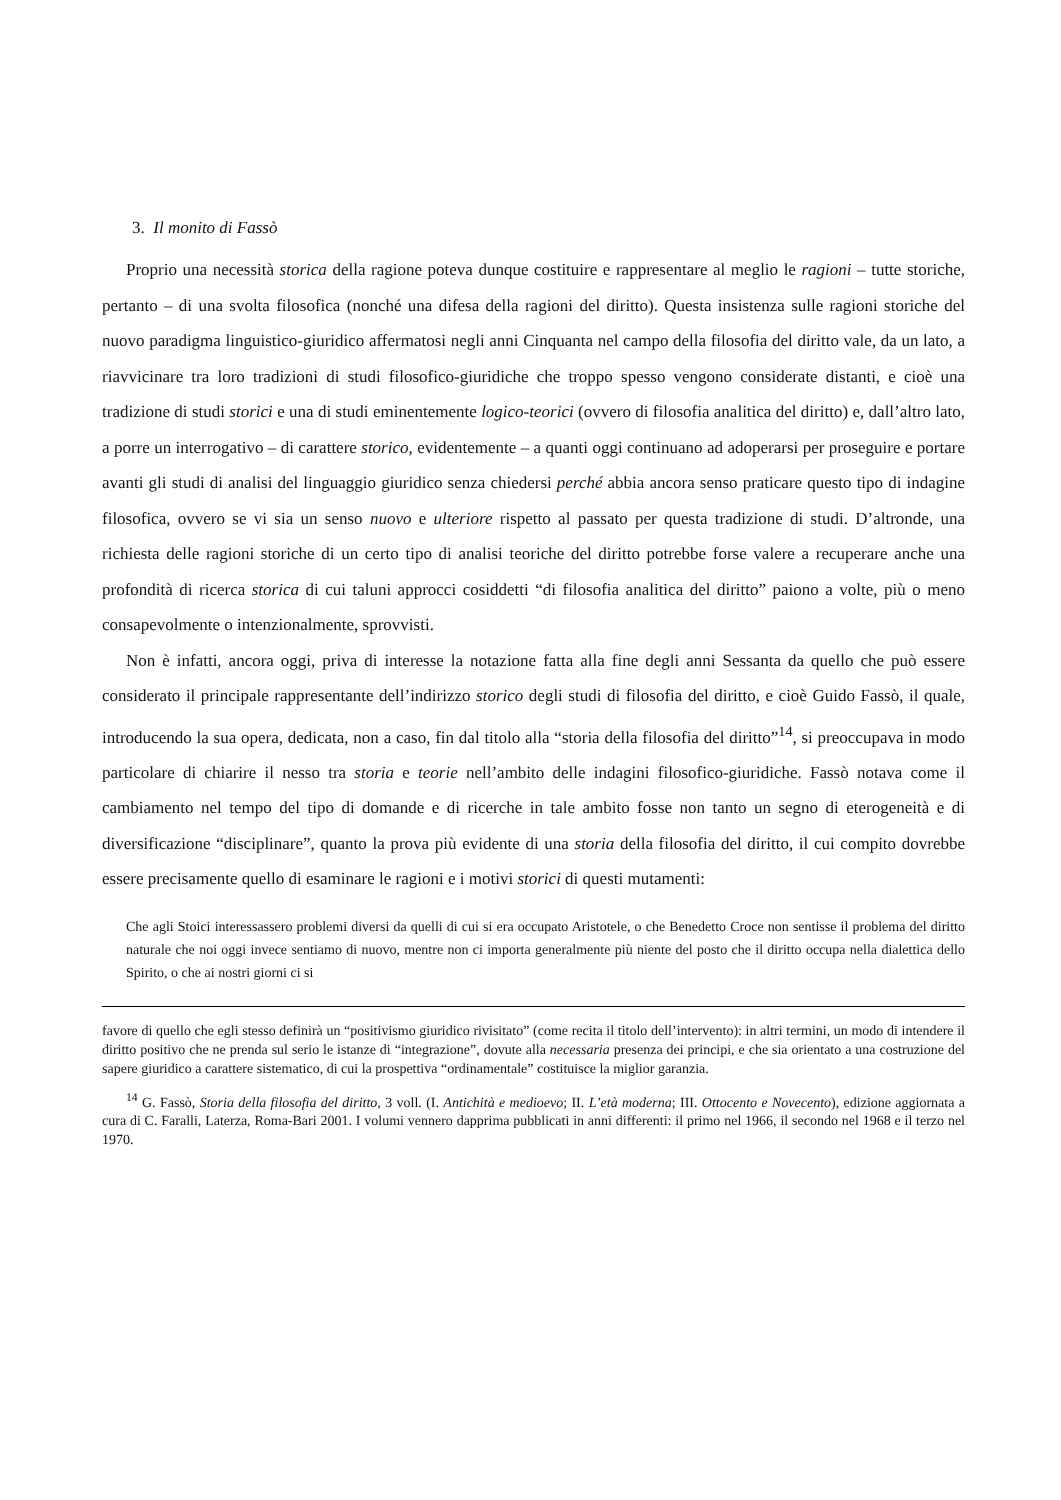3. Il monito di Fassò
Proprio una necessità storica della ragione poteva dunque costituire e rappresentare al meglio le ragioni – tutte storiche, pertanto – di una svolta filosofica (nonché una difesa della ragioni del diritto). Questa insistenza sulle ragioni storiche del nuovo paradigma linguistico-giuridico affermatosi negli anni Cinquanta nel campo della filosofia del diritto vale, da un lato, a riavvicinare tra loro tradizioni di studi filosofico-giuridiche che troppo spesso vengono considerate distanti, e cioè una tradizione di studi storici e una di studi eminentemente logico-teorici (ovvero di filosofia analitica del diritto) e, dall’altro lato, a porre un interrogativo – di carattere storico, evidentemente – a quanti oggi continuano ad adoperarsi per proseguire e portare avanti gli studi di analisi del linguaggio giuridico senza chiedersi perché abbia ancora senso praticare questo tipo di indagine filosofica, ovvero se vi sia un senso nuovo e ulteriore rispetto al passato per questa tradizione di studi. D’altronde, una richiesta delle ragioni storiche di un certo tipo di analisi teoriche del diritto potrebbe forse valere a recuperare anche una profondità di ricerca storica di cui taluni approcci cosiddetti “di filosofia analitica del diritto” paiono a volte, più o meno consapevolmente o intenzionalmente, sprovvisti.
Non è infatti, ancora oggi, priva di interesse la notazione fatta alla fine degli anni Sessanta da quello che può essere considerato il principale rappresentante dell’indirizzo storico degli studi di filosofia del diritto, e cioè Guido Fassò, il quale, introducendo la sua opera, dedicata, non a caso, fin dal titolo alla “storia della filosofia del diritto”<sup>14</sup>, si preoccupava in modo particolare di chiarire il nesso tra storia e teorie nell’ambito delle indagini filosofico-giuridiche. Fassò notava come il cambiamento nel tempo del tipo di domande e di ricerche in tale ambito fosse non tanto un segno di eterogeneità e di diversificazione “disciplinare”, quanto la prova più evidente di una storia della filosofia del diritto, il cui compito dovrebbe essere precisamente quello di esaminare le ragioni e i motivi storici di questi mutamenti:
Che agli Stoici interessassero problemi diversi da quelli di cui si era occupato Aristotele, o che Benedetto Croce non sentisse il problema del diritto naturale che noi oggi invece sentiamo di nuovo, mentre non ci importa generalmente più niente del posto che il diritto occupa nella dialettica dello Spirito, o che ai nostri giorni ci si
favore di quello che egli stesso definirà un “positivismo giuridico rivisitato” (come recita il titolo dell’intervento): in altri termini, un modo di intendere il diritto positivo che ne prenda sul serio le istanze di “integrazione”, dovute alla necessaria presenza dei principi, e che sia orientato a una costruzione del sapere giuridico a carattere sistematico, di cui la prospettiva “ordinamentale” costituisce la miglior garanzia.
<sup>14</sup> G. Fassò, Storia della filosofia del diritto, 3 voll. (I. Antichità e medioevo; II. L’età moderna; III. Ottocento e Novecento), edizione aggiornata a cura di C. Faralli, Laterza, Roma-Bari 2001. I volumi vennero dapprima pubblicati in anni differenti: il primo nel 1966, il secondo nel 1968 e il terzo nel 1970.